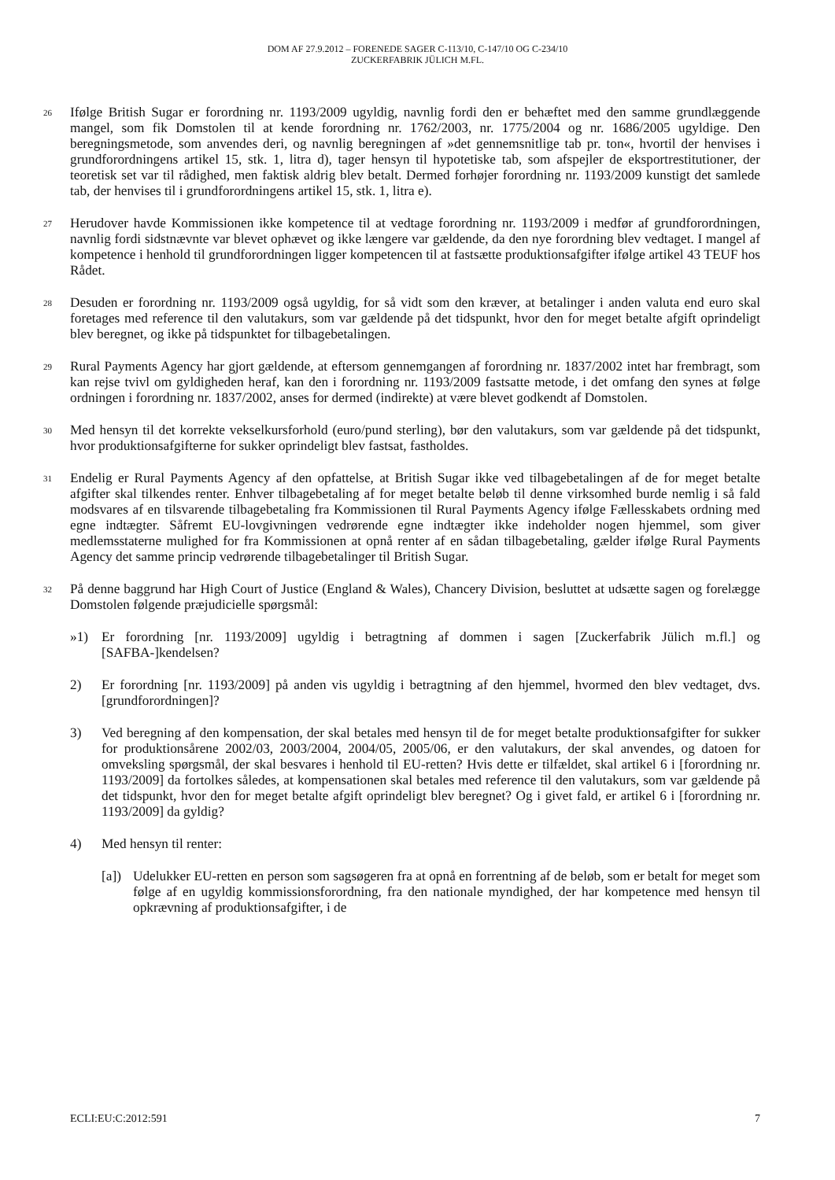DOM AF 27.9.2012 – FORENEDE SAGER C-113/10, C-147/10 OG C-234/10
ZUCKERFABRIK JÜLICH M.FL.
26
Ifølge British Sugar er forordning nr. 1193/2009 ugyldig, navnlig fordi den er behæftet med den samme grundlæggende mangel, som fik Domstolen til at kende forordning nr. 1762/2003, nr. 1775/2004 og nr. 1686/2005 ugyldige. Den beregningsmetode, som anvendes deri, og navnlig beregningen af »det gennemsnitlige tab pr. ton«, hvortil der henvises i grundforordningens artikel 15, stk. 1, litra d), tager hensyn til hypotetiske tab, som afspejler de eksportrestitutioner, der teoretisk set var til rådighed, men faktisk aldrig blev betalt. Dermed forhøjer forordning nr. 1193/2009 kunstigt det samlede tab, der henvises til i grundforordningens artikel 15, stk. 1, litra e).
27
Herudover havde Kommissionen ikke kompetence til at vedtage forordning nr. 1193/2009 i medfør af grundforordningen, navnlig fordi sidstnævnte var blevet ophævet og ikke længere var gældende, da den nye forordning blev vedtaget. I mangel af kompetence i henhold til grundforordningen ligger kompetencen til at fastsætte produktionsafgifter ifølge artikel 43 TEUF hos Rådet.
28
Desuden er forordning nr. 1193/2009 også ugyldig, for så vidt som den kræver, at betalinger i anden valuta end euro skal foretages med reference til den valutakurs, som var gældende på det tidspunkt, hvor den for meget betalte afgift oprindeligt blev beregnet, og ikke på tidspunktet for tilbagebetalingen.
29
Rural Payments Agency har gjort gældende, at eftersom gennemgangen af forordning nr. 1837/2002 intet har frembragt, som kan rejse tvivl om gyldigheden heraf, kan den i forordning nr. 1193/2009 fastsatte metode, i det omfang den synes at følge ordningen i forordning nr. 1837/2002, anses for dermed (indirekte) at være blevet godkendt af Domstolen.
30
Med hensyn til det korrekte vekselkursforhold (euro/pund sterling), bør den valutakurs, som var gældende på det tidspunkt, hvor produktionsafgifterne for sukker oprindeligt blev fastsat, fastholdes.
31
Endelig er Rural Payments Agency af den opfattelse, at British Sugar ikke ved tilbagebetalingen af de for meget betalte afgifter skal tilkendes renter. Enhver tilbagebetaling af for meget betalte beløb til denne virksomhed burde nemlig i så fald modsvares af en tilsvarende tilbagebetaling fra Kommissionen til Rural Payments Agency ifølge Fællesskabets ordning med egne indtægter. Såfremt EU-lovgivningen vedrørende egne indtægter ikke indeholder nogen hjemmel, som giver medlemsstaterne mulighed for fra Kommissionen at opnå renter af en sådan tilbagebetaling, gælder ifølge Rural Payments Agency det samme princip vedrørende tilbagebetalinger til British Sugar.
32
På denne baggrund har High Court of Justice (England & Wales), Chancery Division, besluttet at udsætte sagen og forelægge Domstolen følgende præjudicielle spørgsmål:
»1) Er forordning [nr. 1193/2009] ugyldig i betragtning af dommen i sagen [Zuckerfabrik Jülich m.fl.] og [SAFBA-]kendelsen?
2) Er forordning [nr. 1193/2009] på anden vis ugyldig i betragtning af den hjemmel, hvormed den blev vedtaget, dvs. [grundforordningen]?
3) Ved beregning af den kompensation, der skal betales med hensyn til de for meget betalte produktionsafgifter for sukker for produktionsårene 2002/03, 2003/2004, 2004/05, 2005/06, er den valutakurs, der skal anvendes, og datoen for omveksling spørgsmål, der skal besvares i henhold til EU-retten? Hvis dette er tilfældet, skal artikel 6 i [forordning nr. 1193/2009] da fortolkes således, at kompensationen skal betales med reference til den valutakurs, som var gældende på det tidspunkt, hvor den for meget betalte afgift oprindeligt blev beregnet? Og i givet fald, er artikel 6 i [forordning nr. 1193/2009] da gyldig?
4) Med hensyn til renter:
[a])
Udelukker EU-retten en person som sagsøgeren fra at opnå en forrentning af de beløb, som er betalt for meget som følge af en ugyldig kommissionsforordning, fra den nationale myndighed, der har kompetence med hensyn til opkrævning af produktionsafgifter, i de
ECLI:EU:C:2012:591 7